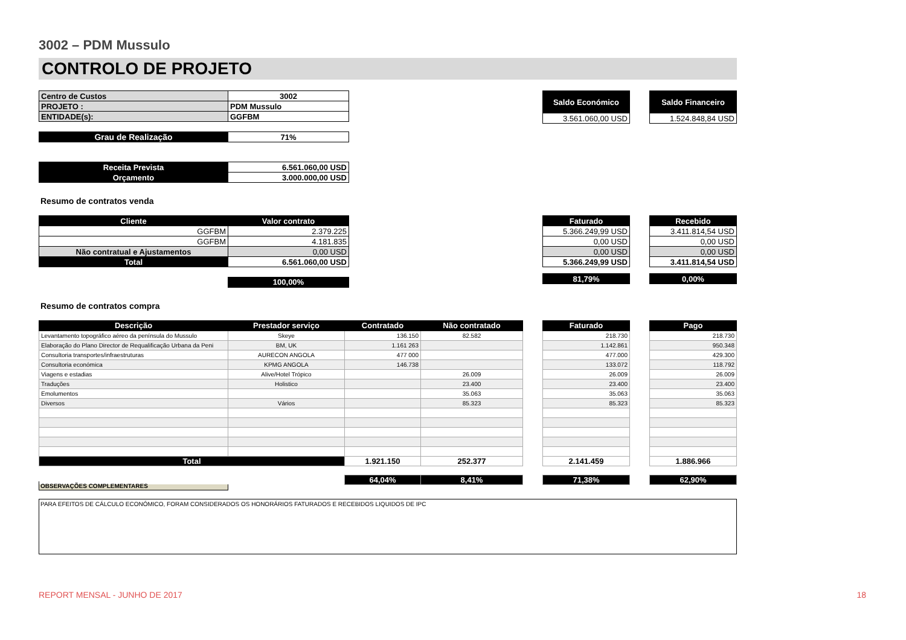3002 – PDM Mussulo
CONTROLO DE PROJETO
| Centro de Custos | 3002 |
| PROJETO : | PDM Mussulo |
| ENTIDADE(s): | GGFBM |
| Grau de Realização | 71% |
| Receita Prevista | 6.561.060,00 USD |
| Orçamento | 3.000.000,00 USD |
| Saldo Económico |
| 3.561.060,00 USD |
| Saldo Financeiro |
| 1.524.848,84 USD |
Resumo de contratos venda
| Cliente | Valor contrato |
| --- | --- |
| GGFBM | 2.379.225 |
| GGFBM | 4.181.835 |
| Não contratual e Ajustamentos | 0,00 USD |
| Total | 6.561.060,00 USD |
| | 100,00% |
| Faturado |
| --- |
| 5.366.249,99 USD |
| 0,00 USD |
| 0,00 USD |
| 5.366.249,99 USD |
| 81,79% |
| Recebido |
| --- |
| 3.411.814,54 USD |
| 0,00 USD |
| 0,00 USD |
| 3.411.814,54 USD |
| 0,00% |
Resumo de contratos compra
| Descrição | Prestador serviço | Contratado | Não contratado |
| --- | --- | --- | --- |
| Levantamento topográfico aéreo da península do Mussulo | Skeye | 136.150 | 82.582 |
| Elaboração do Plano Director de Requalificação Urbana da Peni | BM, UK | 1.161 263 | |
| Consultoria transportes/infraestruturas | AURECON ANGOLA | 477 000 | |
| Consultoria económica | KPMG ANGOLA | 146.738 | |
| Viagens e estadias | Alive/Hotel Trópico | | 26.009 |
| Traduções | Holistico | | 23.400 |
| Emolumentos | | | 35.063 |
| Diversos | Vários | | 85.323 |
| Total | | 1.921.150 | 252.377 |
| | | 64,04% | 8,41% |
| Faturado |
| --- |
| 218.730 |
| 1.142.861 |
| 477.000 |
| 133.072 |
| 26.009 |
| 23.400 |
| 35.063 |
| 85.323 |
| 2.141.459 |
| 71,38% |
| Pago |
| --- |
| 218.730 |
| 950.348 |
| 429.300 |
| 118.792 |
| 26.009 |
| 23.400 |
| 35.063 |
| 85.323 |
| 1.886.966 |
| 62,90% |
OBSERVAÇÕES COMPLEMENTARES
PARA EFEITOS DE CÁLCULO ECONÓMICO, FORAM CONSIDERADOS OS HONORÁRIOS FATURADOS E RECEBIDOS LIQUIDOS DE IPC
REPORT MENSAL - JUNHO DE 2017 18